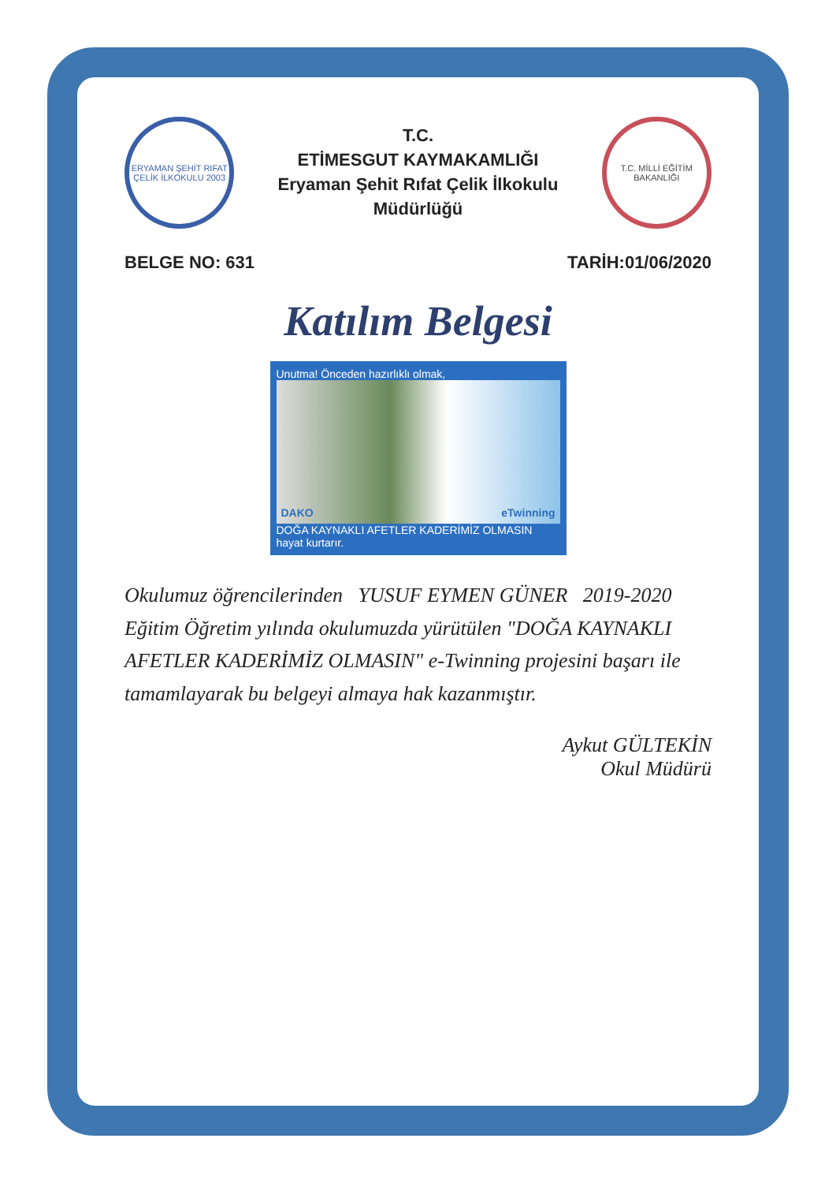ERYAMAN ŞEHİT RIFAT ÇELİK İLKOKULU 2003
T.C.
ETİMESGUT KAYMAKAMLIĞI
Eryaman Şehit Rıfat Çelik İlkokulu Müdürlüğü
T.C. MİLLİ EĞİTİM BAKANLIĞI
BELGE NO: 631 TARİH:01/06/2020
Katılım Belgesi
Unutma! Önceden hazırlıklı olmak,
DAKO eTwinning
DOĞA KAYNAKLI AFETLER KADERİMİZ OLMASIN
hayat kurtarır.
Okulumuz öğrencilerinden YUSUF EYMEN GÜNER 2019-2020 Eğitim Öğretim yılında okulumuzda yürütülen "DOĞA KAYNAKLI AFETLER KADERİMİZ OLMASIN" e-Twinning projesini başarı ile tamamlayarak bu belgeyi almaya hak kazanmıştır.
Aykut GÜLTEKİN
Okul Müdürü